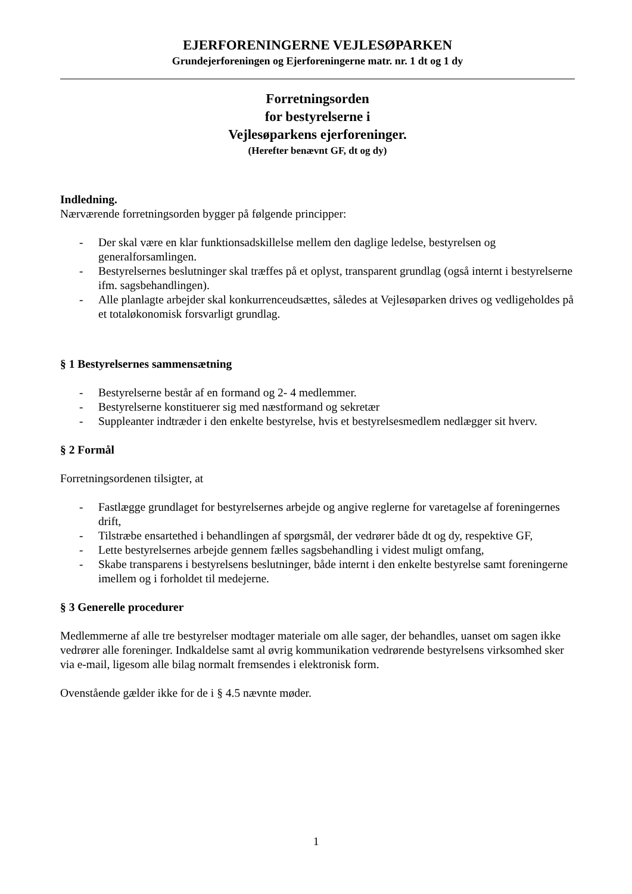EJERFORENINGERNE VEJLESØPARKEN
Grundejerforeningen og Ejerforeningerne matr. nr. 1 dt og 1 dy
Forretningsorden
for bestyrelserne i
Vejlesøparkens ejerforeninger.
(Herefter benævnt GF, dt og dy)
Indledning.
Nærværende forretningsorden bygger på følgende principper:
- Der skal være en klar funktionsadskillelse mellem den daglige ledelse, bestyrelsen og generalforsamlingen.
- Bestyrelsernes beslutninger skal træffes på et oplyst, transparent grundlag (også internt i bestyrelserne ifm. sagsbehandlingen).
- Alle planlagte arbejder skal konkurrenceudsættes, således at Vejlesøparken drives og vedligeholdes på et totaløkonomisk forsvarligt grundlag.
§ 1 Bestyrelsernes sammensætning
- Bestyrelserne består af en formand og 2- 4 medlemmer.
- Bestyrelserne konstituerer sig med næstformand og sekretær
- Suppleanter indtræder i den enkelte bestyrelse, hvis et bestyrelsesmedlem nedlægger sit hverv.
§ 2 Formål
Forretningsordenen tilsigter, at
- Fastlægge grundlaget for bestyrelsernes arbejde og angive reglerne for varetagelse af foreningernes drift,
- Tilstræbe ensartethed i behandlingen af spørgsmål, der vedrører både dt og dy, respektive GF,
- Lette bestyrelsernes arbejde gennem fælles sagsbehandling i videst muligt omfang,
- Skabe transparens i bestyrelsens beslutninger, både internt i den enkelte bestyrelse samt foreningerne imellem og i forholdet til medejerne.
§ 3 Generelle procedurer
Medlemmerne af alle tre bestyrelser modtager materiale om alle sager, der behandles, uanset om sagen ikke vedrører alle foreninger. Indkaldelse samt al øvrig kommunikation vedrørende bestyrelsens virksomhed sker via e-mail, ligesom alle bilag normalt fremsendes i elektronisk form.
Ovenstående gælder ikke for de i § 4.5 nævnte møder.
1